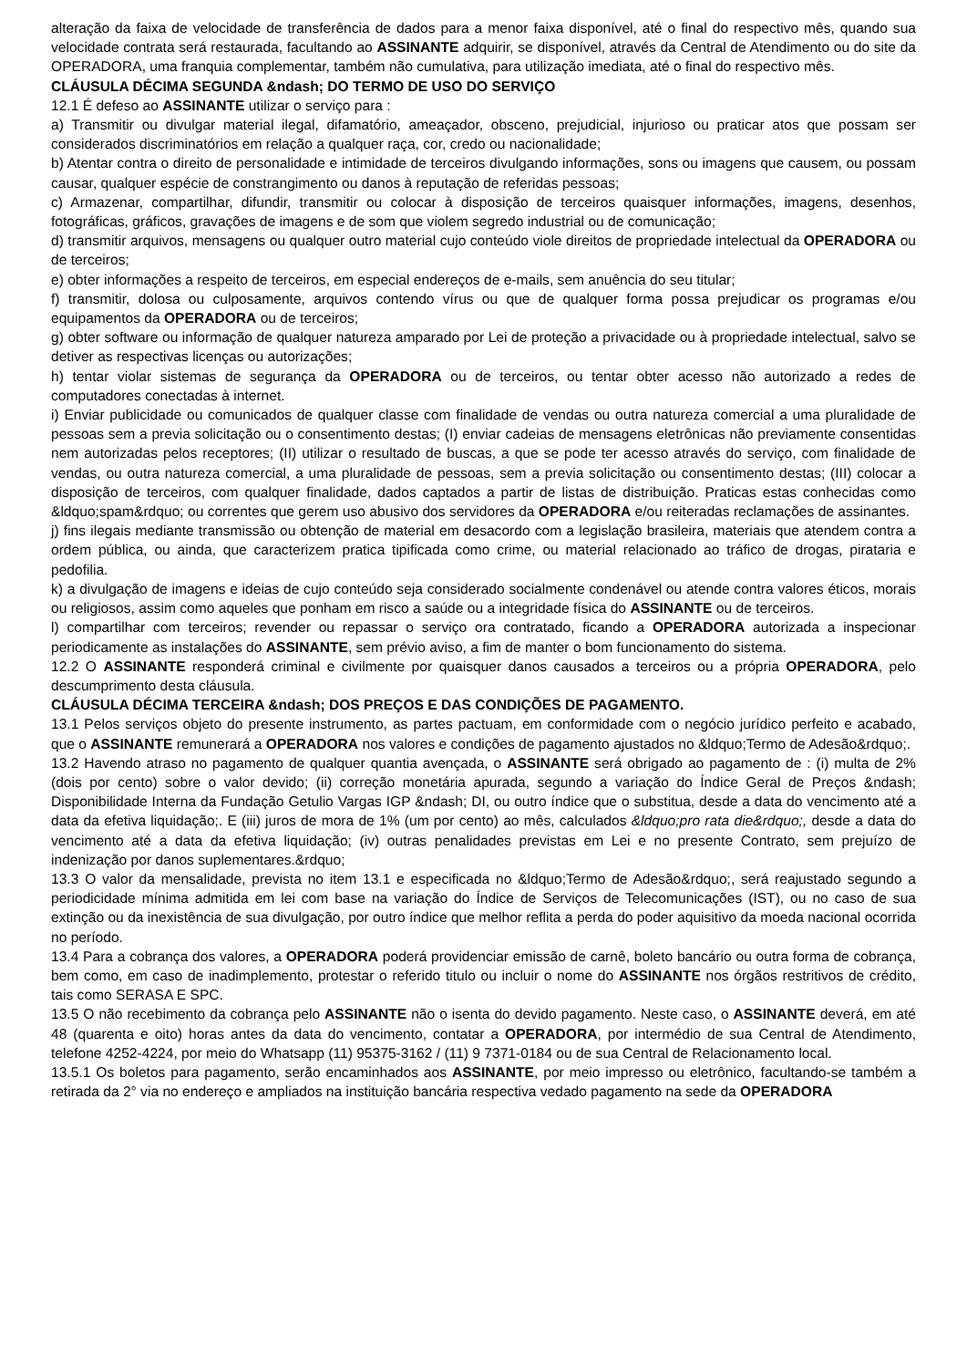alteração da faixa de velocidade de transferência de dados para a menor faixa disponível, até o final do respectivo mês, quando sua velocidade contrata será restaurada, facultando ao ASSINANTE adquirir, se disponível, através da Central de Atendimento ou do site da OPERADORA, uma franquia complementar, também não cumulativa, para utilização imediata, até o final do respectivo mês.
CLÁUSULA DÉCIMA SEGUNDA &ndash; DO TERMO DE USO DO SERVIÇO
12.1 É defeso ao ASSINANTE utilizar o serviço para :
a) Transmitir ou divulgar material ilegal, difamatório, ameaçador, obsceno, prejudicial, injurioso ou praticar atos que possam ser considerados discriminatórios em relação a qualquer raça, cor, credo ou nacionalidade;
b) Atentar contra o direito de personalidade e intimidade de terceiros divulgando informações, sons ou imagens que causem, ou possam causar, qualquer espécie de constrangimento ou danos à reputação de referidas pessoas;
c) Armazenar, compartilhar, difundir, transmitir ou colocar à disposição de terceiros quaisquer informações, imagens, desenhos, fotográficas, gráficos, gravações de imagens e de som que violem segredo industrial ou de comunicação;
d) transmitir arquivos, mensagens ou qualquer outro material cujo conteúdo viole direitos de propriedade intelectual da OPERADORA ou de terceiros;
e) obter informações a respeito de terceiros, em especial endereços de e-mails, sem anuência do seu titular;
f) transmitir, dolosa ou culposamente, arquivos contendo vírus ou que de qualquer forma possa prejudicar os programas e/ou equipamentos da OPERADORA ou de terceiros;
g) obter software ou informação de qualquer natureza amparado por Lei de proteção a privacidade ou à propriedade intelectual, salvo se detiver as respectivas licenças ou autorizações;
h) tentar violar sistemas de segurança da OPERADORA ou de terceiros, ou tentar obter acesso não autorizado a redes de computadores conectadas à internet.
i) Enviar publicidade ou comunicados de qualquer classe com finalidade de vendas ou outra natureza comercial a uma pluralidade de pessoas sem a previa solicitação ou o consentimento destas; (I) enviar cadeias de mensagens eletrônicas não previamente consentidas nem autorizadas pelos receptores; (II) utilizar o resultado de buscas, a que se pode ter acesso através do serviço, com finalidade de vendas, ou outra natureza comercial, a uma pluralidade de pessoas, sem a previa solicitação ou consentimento destas; (III) colocar a disposição de terceiros, com qualquer finalidade, dados captados a partir de listas de distribuição. Praticas estas conhecidas como &ldquo;spam&rdquo; ou correntes que gerem uso abusivo dos servidores da OPERADORA e/ou reiteradas reclamações de assinantes.
j) fins ilegais mediante transmissão ou obtenção de material em desacordo com a legislação brasileira, materiais que atendem contra a ordem pública, ou ainda, que caracterizem pratica tipificada como crime, ou material relacionado ao tráfico de drogas, pirataria e pedofilia.
k) a divulgação de imagens e ideias de cujo conteúdo seja considerado socialmente condenável ou atende contra valores éticos, morais ou religiosos, assim como aqueles que ponham em risco a saúde ou a integridade física do ASSINANTE ou de terceiros.
l) compartilhar com terceiros; revender ou repassar o serviço ora contratado, ficando a OPERADORA autorizada a inspecionar periodicamente as instalações do ASSINANTE, sem prévio aviso, a fim de manter o bom funcionamento do sistema.
12.2 O ASSINANTE responderá criminal e civilmente por quaisquer danos causados a terceiros ou a própria OPERADORA, pelo descumprimento desta cláusula.
CLÁUSULA DÉCIMA TERCEIRA &ndash; DOS PREÇOS E DAS CONDIÇÕES DE PAGAMENTO.
13.1 Pelos serviços objeto do presente instrumento, as partes pactuam, em conformidade com o negócio jurídico perfeito e acabado, que o ASSINANTE remunerará a OPERADORA nos valores e condições de pagamento ajustados no &ldquo;Termo de Adesão&rdquo;.
13.2 Havendo atraso no pagamento de qualquer quantia avençada, o ASSINANTE será obrigado ao pagamento de : (i) multa de 2% (dois por cento) sobre o valor devido; (ii) correção monetária apurada, segundo a variação do Índice Geral de Preços &ndash; Disponibilidade Interna da Fundação Getulio Vargas IGP &ndash; DI, ou outro índice que o substitua, desde a data do vencimento até a data da efetiva liquidação;. E (iii) juros de mora de 1% (um por cento) ao mês, calculados &ldquo;pro rata die&rdquo;, desde a data do vencimento até a data da efetiva liquidação; (iv) outras penalidades previstas em Lei e no presente Contrato, sem prejuízo de indenização por danos suplementares.&rdquo;
13.3 O valor da mensalidade, prevista no item 13.1 e especificada no &ldquo;Termo de Adesão&rdquo;, será reajustado segundo a periodicidade mínima admitida em lei com base na variação do Índice de Serviços de Telecomunicações (IST), ou no caso de sua extinção ou da inexistência de sua divulgação, por outro índice que melhor reflita a perda do poder aquisitivo da moeda nacional ocorrida no período.
13.4 Para a cobrança dos valores, a OPERADORA poderá providenciar emissão de carnê, boleto bancário ou outra forma de cobrança, bem como, em caso de inadimplemento, protestar o referido titulo ou incluir o nome do ASSINANTE nos órgãos restritivos de crédito, tais como SERASA E SPC.
13.5 O não recebimento da cobrança pelo ASSINANTE não o isenta do devido pagamento. Neste caso, o ASSINANTE deverá, em até 48 (quarenta e oito) horas antes da data do vencimento, contatar a OPERADORA, por intermédio de sua Central de Atendimento, telefone 4252-4224, por meio do Whatsapp (11) 95375-3162 / (11) 9 7371-0184 ou de sua Central de Relacionamento local.
13.5.1 Os boletos para pagamento, serão encaminhados aos ASSINANTE, por meio impresso ou eletrônico, facultando-se também a retirada da 2° via no endereço e ampliados na instituição bancária respectiva vedado pagamento na sede da OPERADORA